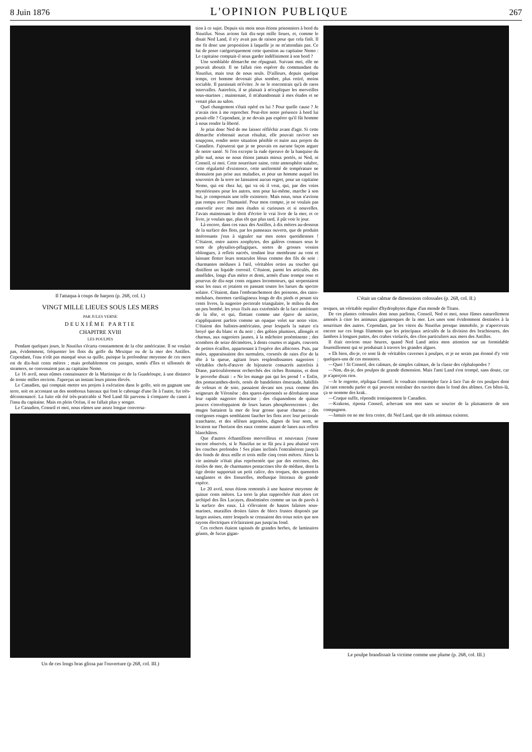8 Juin 1876 L'OPINION PUBLIQUE 267
Il l'attaqua à coups de harpon (p. 268, col. I.)
VINGT MILLE LIEUES SOUS LES MERS
PAR JULES VERNE
DEUXIÈME PARTIE
CHAPITRE XVIII
LES POULPES
Pendant quelques jours, le Nautilus s'écarta constamment de la côte américaine. Il ne voulait pas, évidemment, fréquenter les flots du golfe du Mexique ou de la mer des Antilles. Cependant, l'eau n'eût pas manqué sous sa quille, puisque la profondeur moyenne de ces mers est de dix-huit cents mètres ; mais probablement ces parages, semés d'îles et sillonnés de steamers, ne convenaient pas au capitaine Nemo.
Le 16 avril, nous eûmes connaissance de la Martinique et de la Guadeloupe, à une distance de trente milles environ. J'aperçus un instant leurs pitons élevés.
Le Canadien, qui comptait mettre ses projets à exécution dans le golfe, soit en gagnant une terre, soit en accostant un des nombreux bateaux qui font le cabotage d'une île à l'autre, fut très-décontenancé. La fuite eût été très-praticable si Ned Land fût parvenu à s'emparer du canot à l'insu du capitaine. Mais en plein Océan, il ne fallait plus y songer.
Le Canadien, Conseil et moi, nous eûmes une assez longue conversa-
Un de ces longs bras glissa par l'ouverture (p 268, col. III.)
tion à ce sujet. Depuis six mois nous étions prisonniers à bord du Nautilus. Nous avions fait dix-sept mille lieues, et, comme le disait Ned Land, il n'y avait pas de raison pour que cela finît. Il me fit donc une proposition à laquelle je ne m'attendais pas. Ce fut de poser catégoriquement cette question au capitaine Nemo : Le capitaine comptait-il nous garder indéfiniment à son bord ?
Une semblable démarche me répugnait. Suivant moi, elle ne pouvait aboutir. Il ne fallait rien espérer du commandant du Nautilus, mais tout de nous seuls. D'ailleurs, depuis quelque temps, cet homme devenait plus sombre, plus retiré, moins sociable. Il paraissait m'éviter. Je ne le rencontrais qu'à de rares intervalles. Autrefois, il se plaisait à m'expliquer les merveilles sous-marines ; maintenant, il m'abandonnait à mes études et ne venait plus au salon.
Quel changement s'était opéré en lui ? Pour quelle cause ? Je n'avais rien à me reprocher. Peut-être notre présence à bord lui pesait-elle ? Cependant, je ne devais pas espérer qu'il fût homme à nous rendre la liberté.
Je priai donc Ned de me laisser réfléchir avant d'agir. Si cette démarche n'obtenait aucun résultat, elle pouvait raviver ses soupçons, rendre notre situation pénible et nuire aux projets du Canadien. J'ajouterai que je ne pouvais en aucune façon arguer de notre santé. Si l'on excepte la rude épreuve de la banquise du pôle sud, nous ne nous étions jamais mieux portés, ni Ned, ni Conseil, ni moi. Cette nourriture saine, cette atmosphère salubre, cette régularité d'existence, cette uniformité de température ne donnaient pas prise aux maladies, et pour un homme auquel les souvenirs de la terre ne laissaient aucun regret, pour un capitaine Nemo, qui est chez lui, qui va où il veut, qui, par des voies mystérieuses pour les autres, non pour lui-même, marche à son but, je comprenais une telle existence. Mais nous, nous n'avions pas rompu avec l'humanité. Pour mon compte, je ne voulais pas ensevelir avec moi mes études si curieuses et si nouvelles. J'avais maintenant le droit d'écrire le vrai livre de la mer, et ce livre, je voulais que, plus tôt que plus tard, il pût voir le jour.
Là encore, dans ces eaux des Antilles, à dix mètres au-dessous de la surface des flots, par les panneaux ouverts, que de produits intéressants j'eus à signaler sur mes notes quotidiennes ! C'étaient, entre autres zoophytes, des galères connues sous le nom de physalies-pélagiques, sortes de grosses vessies oblongues, à reflets nacrés, tendant leur membrane au vent et laissant flotter leurs tentacules bleus comme des fils de soie : charmantes méduses à l'œil, véritables orties au toucher qui distillent un liquide corrosif. C'étaient, parmi les articulés, des annélides, longs d'un mètre et demi, armés d'une trompe rose et pourvus de dix-sept cents organes locomoteurs, qui serpentaient sous les eaux et jetaient en passant toutes les lueurs du spectre solaire. C'étaient, dans l'embranchement des poissons, des raies-molubars, énormes cartilagineux longs de dix pieds et pesant six cents livres, la nageoire pectorale triangulaire, le milieu du dos un peu bombé, les yeux fixés aux extrémités de la face antérieure de la tête, et qui, flottant comme une épave de navire, s'appliquaient parfois comme un opaque volet sur notre vitre. C'étaient des balistes-américains, pour lesquels la nature n'a broyé que du blanc et du noir ; des gobies plumiers, allongés et charnus, aux nageoires jaunes, à la mâchoire proéminente ; des scombres de seize décimètres, à dents courtes et aiguës, couverts de petites écailles, appartenant à l'espèce des albicores. Puis, par nuées, apparaissaient des surmulets, corsetés de raies d'or de la tête à la queue, agitant leurs resplendissantes nageoires ; véritables chefs-d'œuvre de bijouterie consacrés autrefois à Diane, particulièrement recherchés des riches Romains, et dont le proverbe disait : « Ne les mange pas qui les prend ! » Enfin, des pomacanthes-dorés, ornés de bandelettes émeraude, habillés de velours et de soie, passaient devant nos yeux comme des seigneurs de Véronèse ; des spares-éperonnés se dérobaient sous leur rapide nageoire thoracine ; des clupanodons de quinze pouces s'enveloppaient de leurs lueurs phosphorescentes ; des muges battaient la mer de leur grosse queue charnue ; des corégones rouges semblaient faucher les flots avec leur pectorale tranchante, et des sélènes argentées, dignes de leur nom, se levaient sur l'horizon des eaux comme autant de lunes aux reflets blanchâtres.
Que d'autres échantillons merveilleux et nouveaux j'eusse encore observés, si le Nautilus ne se fût peu à peu abaissé vers les couches profondes ! Ses plans inclinés l'entraînèrent jusqu'à des fonds de deux mille et trois mille cinq cents mètres. Alors la vie animale n'était plus représentée que par des encrines, des étoiles de mer, de charmantes pentacrines tête de méduse, dont la tige droite supportait un petit calice, des troques, des quenottes sanglantes et des fissurelles, mollusque littoraux de grande espèce.
Le 20 avril, nous étions remontés à une hauteur moyenne de quinze cents mètres. La terre la plus rapprochée était alors cet archipel des îles Lucayes, disséminées comme un tas de pavés à la surface des eaux. Là s'élevaient de hautes falaises sous-marines, murailles droites faites de blocs frustes disposés par larges assises, entre lesquels se creusaient des trous noirs que nos rayons électriques n'éclairaient pas jusqu'au fond.
Ces rochers étaient tapissés de grandes herbes, de laminaires géants, de fucus gigan-
C'était un calmar de dimensions colossales (p. 268, col. II.)
tesques, un véritable espalier d'hydrophytes digne d'un monde de Titans.
De ces plantes colossales dont nous parlions, Conseil, Ned et moi, nous fûmes naturellement amenés à citer les animaux gigantesques de la mer. Les unes sont évidemment destinées à la nourriture des autres. Cependant, par les vitres du Nautilus presque immobile, je n'apercevais encore sur ces longs filaments que les principaux articulés de la division des brachioures, des lambres à longues pattes, des crabes violacés, des clios particuliers aux mers des Antilles.
Il était environ onze heures, quand Ned Land attira mon attention sur un formidable fourmillement qui se produisait à travers les grandes algues.
« Eh bien, dis-je, ce sont là de véritables cavernes à poulpes, et je ne serais pas étonné d'y voir quelques-uns de ces monstres.
—Quoi ! fit Conseil, des calmars, de simples calmars, de la classe des céphalopodes ?
—Non, dis-je, des poulpes de grande dimension. Mais l'ami Land s'est trompé, sans doute, car je n'aperçois rien.
—Je le regrette, répliqua Conseil. Je voudrais contempler face à face l'un de ces poulpes dont j'ai tant entendu parler et qui peuvent entraîner des navires dans le fond des abîmes. Ces bêtes-là, ça se nomme des krak..
—Craque suffit, répondit ironiquement le Canadien.
—Krakens, riposta Conseil, achevant son mot sans se soucier de la plaisanterie de son compagnon.
—Jamais on ne me fera croire, dit Ned Land, que de tels animaux existent.
Le poulpe brandissait la victime comme une plume (p. 268, col. III.)